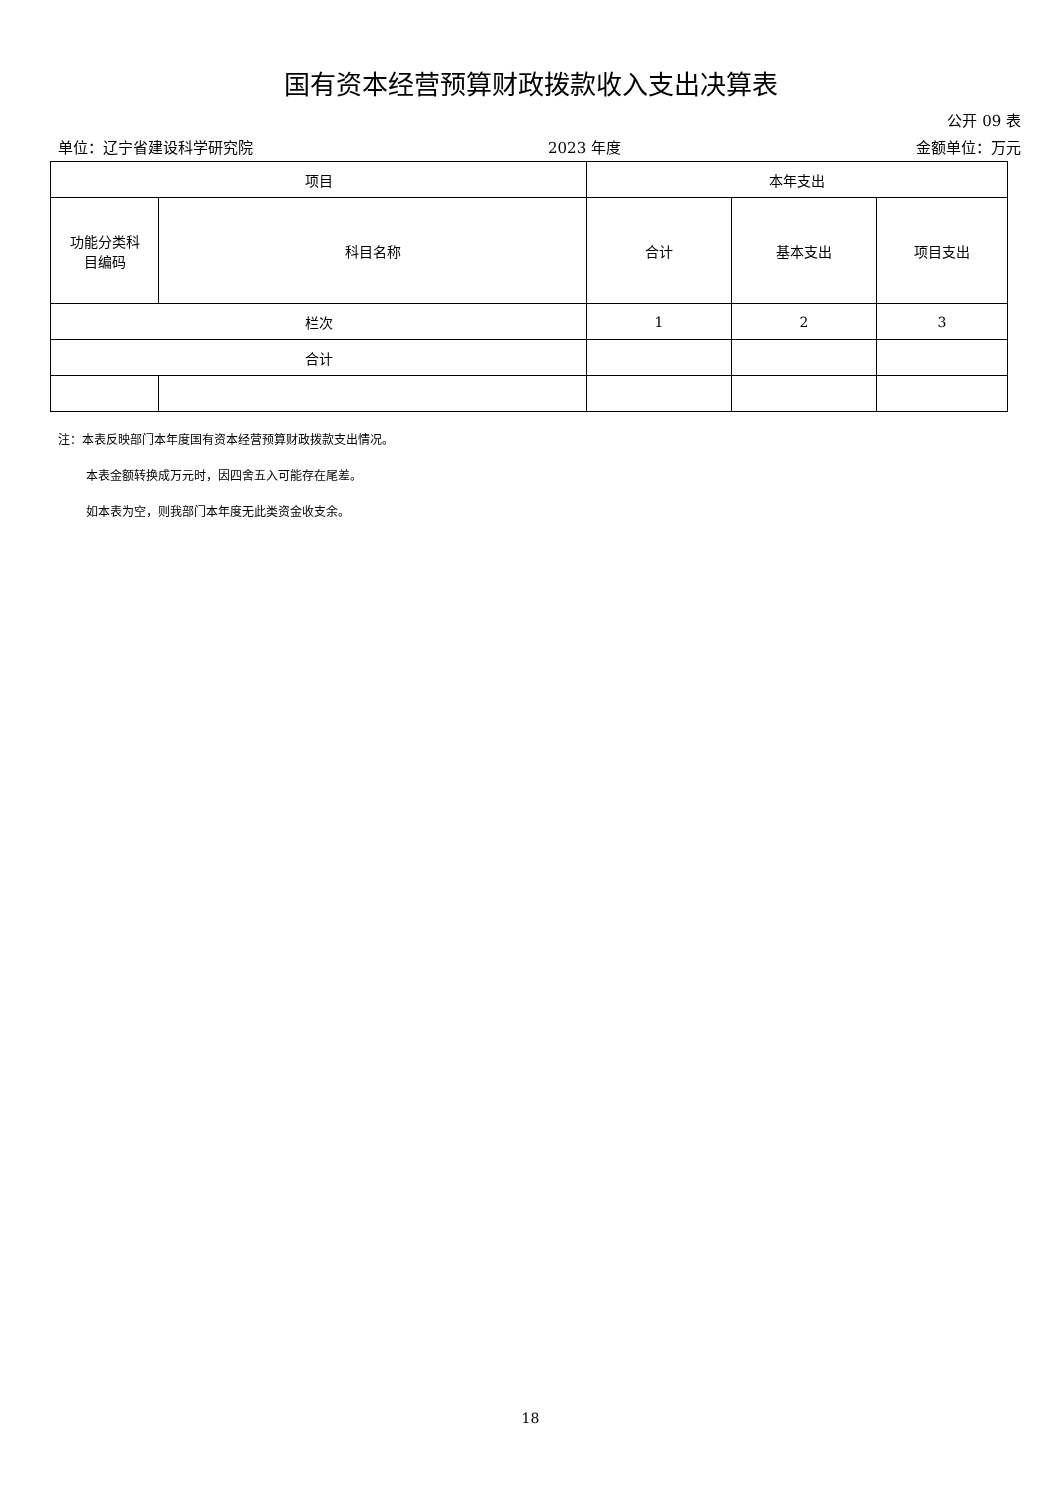国有资本经营预算财政拨款收入支出决算表
公开 09 表
单位：辽宁省建设科学研究院 2023 年度 金额单位：万元
| 项目 | | 本年支出 | | |
| 功能分类科 目编码 | 科目名称 | 合计 | 基本支出 | 项目支出 |
| 栏次 | | 1 | 2 | 3 |
| 合计 | | | | |
注：本表反映部门本年度国有资本经营预算财政拨款支出情况。
本表金额转换成万元时，因四舍五入可能存在尾差。
如本表为空，则我部门本年度无此类资金收支余。
18